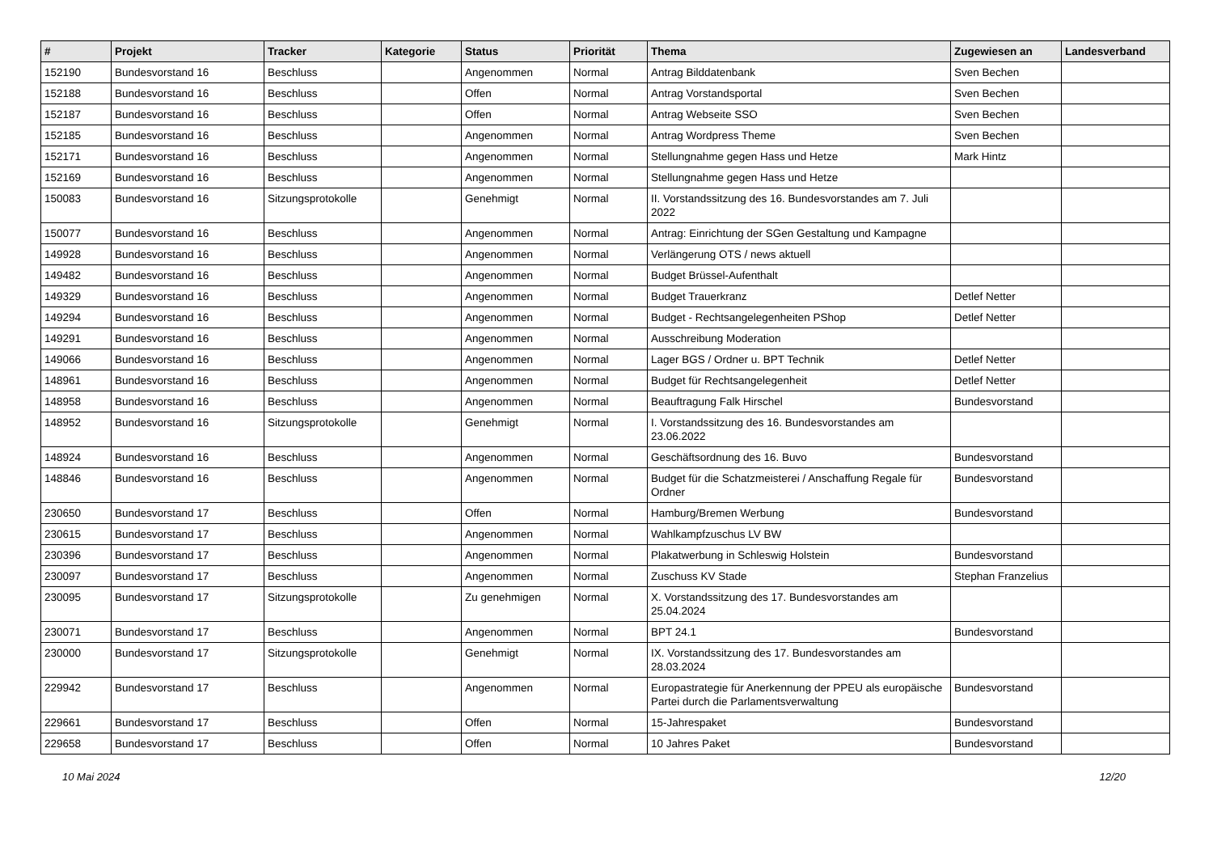| # | Projekt | Tracker | Kategorie | Status | Priorität | Thema | Zugewiesen an | Landesverband |
| --- | --- | --- | --- | --- | --- | --- | --- | --- |
| 152190 | Bundesvorstand 16 | Beschluss | | Angenommen | Normal | Antrag Bilddatenbank | Sven Bechen | |
| 152188 | Bundesvorstand 16 | Beschluss | | Offen | Normal | Antrag Vorstandsportal | Sven Bechen | |
| 152187 | Bundesvorstand 16 | Beschluss | | Offen | Normal | Antrag Webseite SSO | Sven Bechen | |
| 152185 | Bundesvorstand 16 | Beschluss | | Angenommen | Normal | Antrag Wordpress Theme | Sven Bechen | |
| 152171 | Bundesvorstand 16 | Beschluss | | Angenommen | Normal | Stellungnahme gegen Hass und Hetze | Mark Hintz | |
| 152169 | Bundesvorstand 16 | Beschluss | | Angenommen | Normal | Stellungnahme gegen Hass und Hetze | | |
| 150083 | Bundesvorstand 16 | Sitzungsprotokolle | | Genehmigt | Normal | II. Vorstandssitzung des 16. Bundesvorstandes am 7. Juli 2022 | | |
| 150077 | Bundesvorstand 16 | Beschluss | | Angenommen | Normal | Antrag: Einrichtung der SGen Gestaltung und Kampagne | | |
| 149928 | Bundesvorstand 16 | Beschluss | | Angenommen | Normal | Verlängerung OTS / news aktuell | | |
| 149482 | Bundesvorstand 16 | Beschluss | | Angenommen | Normal | Budget Brüssel-Aufenthalt | | |
| 149329 | Bundesvorstand 16 | Beschluss | | Angenommen | Normal | Budget Trauerkranz | Detlef Netter | |
| 149294 | Bundesvorstand 16 | Beschluss | | Angenommen | Normal | Budget - Rechtsangelegenheiten PShop | Detlef Netter | |
| 149291 | Bundesvorstand 16 | Beschluss | | Angenommen | Normal | Ausschreibung Moderation | | |
| 149066 | Bundesvorstand 16 | Beschluss | | Angenommen | Normal | Lager BGS / Ordner u. BPT Technik | Detlef Netter | |
| 148961 | Bundesvorstand 16 | Beschluss | | Angenommen | Normal | Budget für Rechtsangelegenheit | Detlef Netter | |
| 148958 | Bundesvorstand 16 | Beschluss | | Angenommen | Normal | Beauftragung Falk Hirschel | Bundesvorstand | |
| 148952 | Bundesvorstand 16 | Sitzungsprotokolle | | Genehmigt | Normal | I. Vorstandssitzung des 16. Bundesvorstandes am 23.06.2022 | | |
| 148924 | Bundesvorstand 16 | Beschluss | | Angenommen | Normal | Geschäftsordnung des 16. Buvo | Bundesvorstand | |
| 148846 | Bundesvorstand 16 | Beschluss | | Angenommen | Normal | Budget für die Schatzmeisterei / Anschaffung Regale für Ordner | Bundesvorstand | |
| 230650 | Bundesvorstand 17 | Beschluss | | Offen | Normal | Hamburg/Bremen Werbung | Bundesvorstand | |
| 230615 | Bundesvorstand 17 | Beschluss | | Angenommen | Normal | Wahlkampfzuschus LV BW | | |
| 230396 | Bundesvorstand 17 | Beschluss | | Angenommen | Normal | Plakatwerbung in Schleswig Holstein | Bundesvorstand | |
| 230097 | Bundesvorstand 17 | Beschluss | | Angenommen | Normal | Zuschuss KV Stade | Stephan Franzelius | |
| 230095 | Bundesvorstand 17 | Sitzungsprotokolle | | Zu genehmigen | Normal | X. Vorstandssitzung des 17. Bundesvorstandes am 25.04.2024 | | |
| 230071 | Bundesvorstand 17 | Beschluss | | Angenommen | Normal | BPT 24.1 | Bundesvorstand | |
| 230000 | Bundesvorstand 17 | Sitzungsprotokolle | | Genehmigt | Normal | IX. Vorstandssitzung des 17. Bundesvorstandes am 28.03.2024 | | |
| 229942 | Bundesvorstand 17 | Beschluss | | Angenommen | Normal | Europastrategie für Anerkennung der PPEU als europäische Partei durch die Parlamentsverwaltung | Bundesvorstand | |
| 229661 | Bundesvorstand 17 | Beschluss | | Offen | Normal | 15-Jahrespaket | Bundesvorstand | |
| 229658 | Bundesvorstand 17 | Beschluss | | Offen | Normal | 10 Jahres Paket | Bundesvorstand | |
10 Mai 2024 12/20